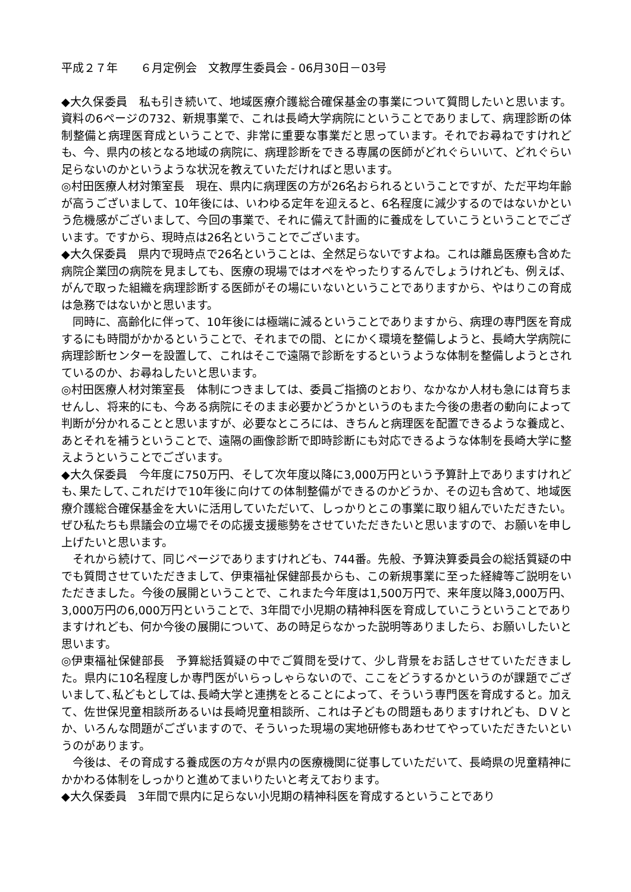平成２７年　　６月定例会　文教厚生委員会 - 06月30日－03号
◆大久保委員　私も引き続いて、地域医療介護総合確保基金の事業について質問したいと思います。資料の6ページの732、新規事業で、これは長崎大学病院にということでありまして、病理診断の体制整備と病理医育成ということで、非常に重要な事業だと思っています。それでお尋ねですけれども、今、県内の核となる地域の病院に、病理診断をできる専属の医師がどれぐらいいて、どれぐらい足らないのかというような状況を教えていただければと思います。
◎村田医療人材対策室長　現在、県内に病理医の方が26名おられるということですが、ただ平均年齢が高うございまして、10年後には、いわゆる定年を迎えると、6名程度に減少するのではないかという危機感がございまして、今回の事業で、それに備えて計画的に養成をしていこうということでございます。ですから、現時点は26名ということでございます。
◆大久保委員　県内で現時点で26名ということは、全然足らないですよね。これは離島医療も含めた病院企業団の病院を見ましても、医療の現場ではオペをやったりするんでしょうけれども、例えば、がんで取った組織を病理診断する医師がその場にいないということでありますから、やはりこの育成は急務ではないかと思います。
同時に、高齢化に伴って、10年後には極端に減るということでありますから、病理の専門医を育成するにも時間がかかるということで、それまでの間、とにかく環境を整備しようと、長崎大学病院に病理診断センターを設置して、これはそこで遠隔で診断をするというような体制を整備しようとされているのか、お尋ねしたいと思います。
◎村田医療人材対策室長　体制につきましては、委員ご指摘のとおり、なかなか人材も急には育ちませんし、将来的にも、今ある病院にそのまま必要かどうかというのもまた今後の患者の動向によって判断が分かれることと思いますが、必要なところには、きちんと病理医を配置できるような養成と、あとそれを補うということで、遠隔の画像診断で即時診断にも対応できるような体制を長崎大学に整えようということでございます。
◆大久保委員　今年度に750万円、そして次年度以降に3,000万円という予算計上でありますけれども､果たして､これだけで10年後に向けての体制整備ができるのかどうか、その辺も含めて、地域医療介護総合確保基金を大いに活用していただいて、しっかりとこの事業に取り組んでいただきたい。ぜひ私たちも県議会の立場でその応援支援態勢をさせていただきたいと思いますので、お願いを申し上げたいと思います。
それから続けて、同じページでありますけれども、744番。先般、予算決算委員会の総括質疑の中でも質問させていただきまして、伊東福祉保健部長からも、この新規事業に至った経緯等ご説明をいただきました。今後の展開ということで、これまた今年度は1,500万円で、来年度以降3,000万円、3,000万円の6,000万円ということで、3年間で小児期の精神科医を育成していこうということでありますけれども、何か今後の展開について、あの時足らなかった説明等ありましたら、お願いしたいと思います。
◎伊東福祉保健部長　予算総括質疑の中でご質問を受けて、少し背景をお話しさせていただきました。県内に10名程度しか専門医がいらっしゃらないので、ここをどうするかというのが課題でございまして､私どもとしては､長崎大学と連携をとることによって、そういう専門医を育成すると。加えて、佐世保児童相談所あるいは長崎児童相談所、これは子どもの問題もありますけれども、ＤＶとか、いろんな問題がございますので、そういった現場の実地研修もあわせてやっていただきたいというのがあります。
今後は、その育成する養成医の方々が県内の医療機関に従事していただいて、長崎県の児童精神にかかわる体制をしっかりと進めてまいりたいと考えております。
◆大久保委員　3年間で県内に足らない小児期の精神科医を育成するということであり